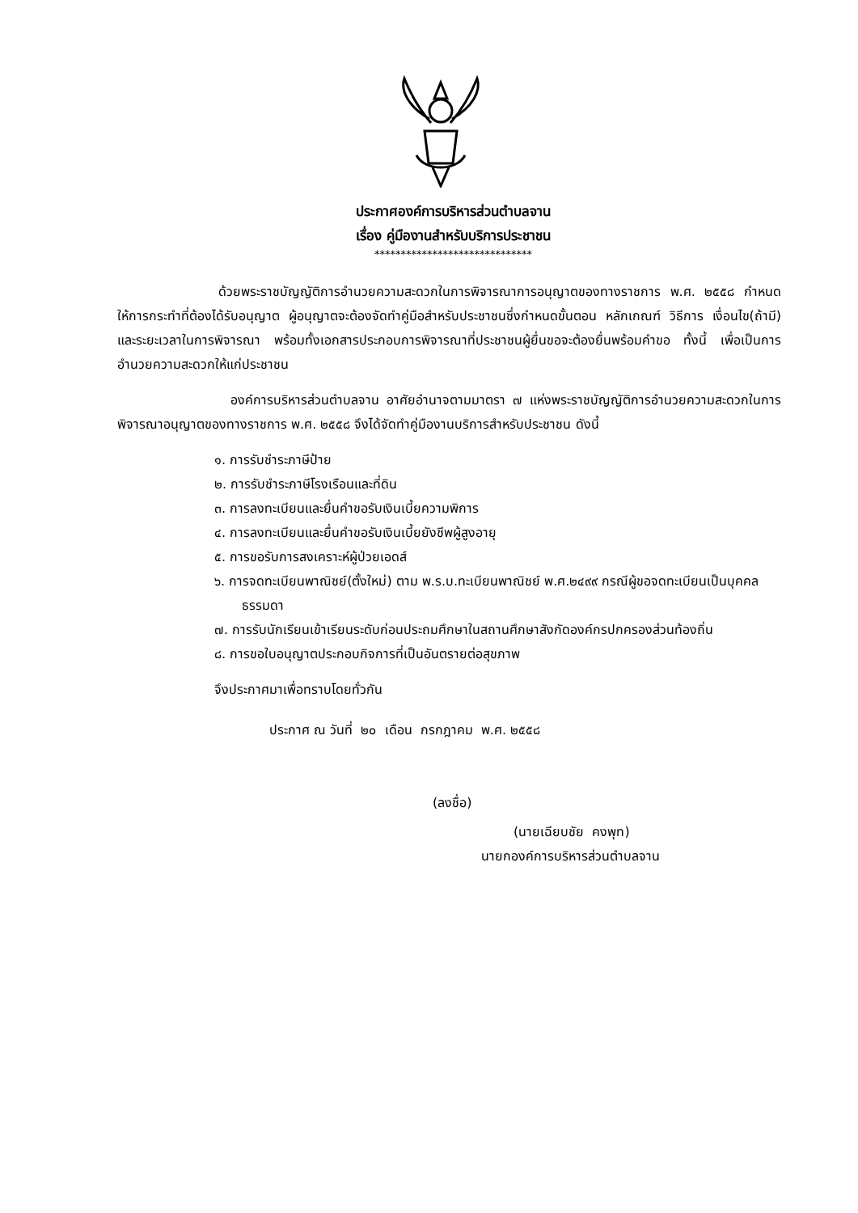ประกาศองค์การบริหารส่วนตำบลจาน
เรื่อง คู่มืองานสำหรับบริการประชาชน
******************************
ด้วยพระราชบัญญัติการอำนวยความสะดวกในการพิจารณาการอนุญาตของทางราชการ พ.ศ. ๒๕๕๘ กำหนดให้การกระทำที่ต้องได้รับอนุญาต ผู้อนุญาตจะต้องจัดทำคู่มือสำหรับประชาชนซึ่งกำหนดขั้นตอน หลักเกณฑ์ วิธีการ เงื่อนไข(ถ้ามี) และระยะเวลาในการพิจารณา พร้อมทั้งเอกสารประกอบการพิจารณาที่ประชาชนผู้ยื่นขอจะต้องยื่นพร้อมคำขอ ทั้งนี้ เพื่อเป็นการอำนวยความสะดวกให้แก่ประชาชน
องค์การบริหารส่วนตำบลจาน อาศัยอำนาจตามมาตรา ๗ แห่งพระราชบัญญัติการอำนวยความสะดวกในการพิจารณาอนุญาตของทางราชการ พ.ศ. ๒๕๕๘ จึงได้จัดทำคู่มืองานบริการสำหรับประชาชน ดังนี้
๑. การรับชำระภาษีป้าย
๒. การรับชำระภาษีโรงเรือนและที่ดิน
๓. การลงทะเบียนและยื่นคำขอรับเงินเบี้ยความพิการ
๔. การลงทะเบียนและยื่นคำขอรับเงินเบี้ยยังชีพผู้สูงอายุ
๕. การขอรับการสงเคราะห์ผู้ป่วยเอดส์
๖. การจดทะเบียนพาณิชย์(ตั้งใหม่) ตาม พ.ร.บ.ทะเบียนพาณิชย์ พ.ศ.๒๔๙๙ กรณีผู้ขอจดทะเบียนเป็นบุคคลธรรมดา
๗. การรับนักเรียนเข้าเรียนระดับก่อนประถมศึกษาในสถานศึกษาสังกัดองค์กรปกครองส่วนท้องถิ่น
๘. การขอใบอนุญาตประกอบกิจการที่เป็นอันตรายต่อสุขภาพ
จึงประกาศมาเพื่อทราบโดยทั่วกัน
ประกาศ ณ วันที่ ๒๐ เดือน กรกฎาคม พ.ศ. ๒๕๕๘
(ลงชื่อ)
(นายเฉียบชัย คงพุท)
นายกองค์การบริหารส่วนตำบลจาน